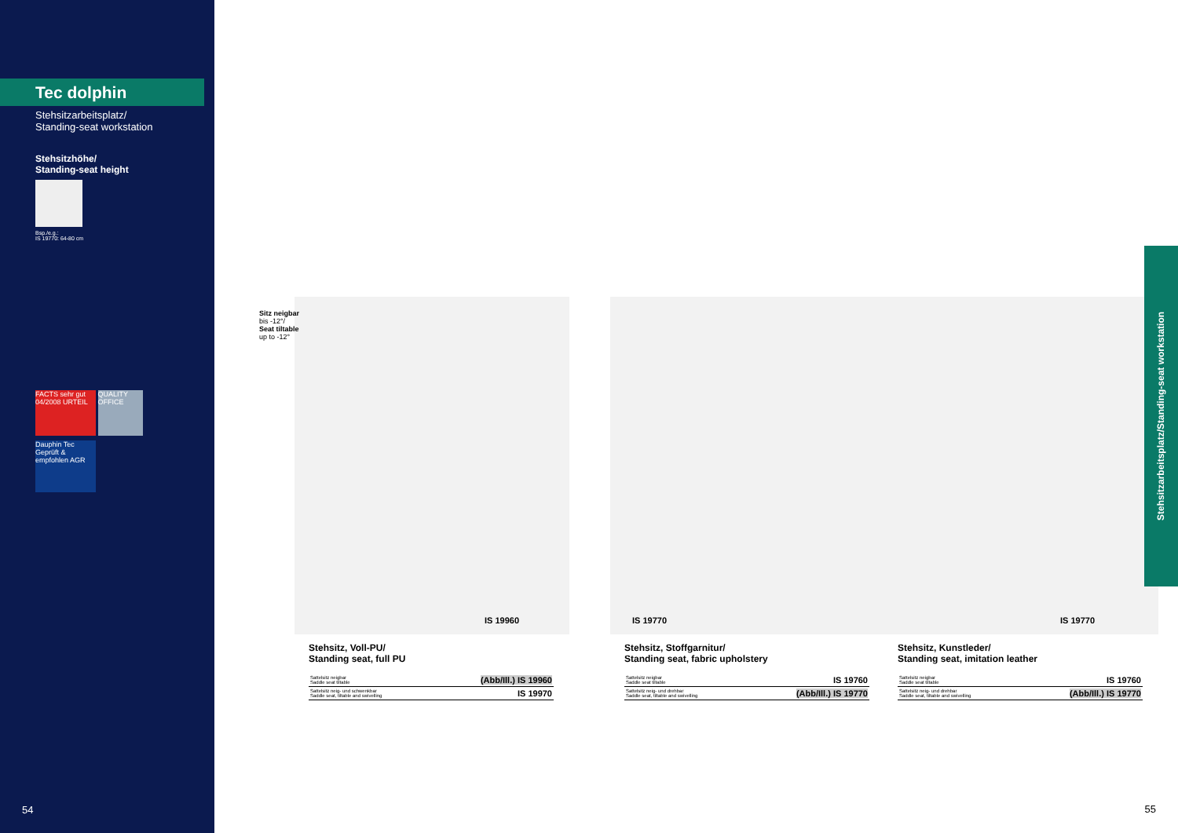Tec dolphin
Stehsitzarbeitsplatz/
Standing-seat workstation
Stehsitzhöhe/
Standing-seat height
Bsp./e.g.:
IS 19770: 64-80 cm
FACTS sehr gut 04/2008 URTEIL
QUALITY OFFICE
Dauphin Tec Geprüft & empfohlen AGR
54
Sitz neigbar
bis -12°/
Seat tiltable
up to -12°
IS 19960
Stehsitz, Voll-PU/
Standing seat, full PU
| Sattelsitz neigbar Saddle seat tiltable | (Abb/Ill.) IS 19960 |
| Sattelsitz neig- und schwenkbar Saddle seat, tiltable and swivelling | IS 19970 |
IS 19770
Stehsitz, Stoffgarnitur/
Standing seat, fabric upholstery
| Sattelsitz neigbar Saddle seat tiltable | IS 19760 |
| Sattelsitz neig- und drehbar Saddle seat, tiltable and swivelling | (Abb/Ill.) IS 19770 |
IS 19770
Stehsitz, Kunstleder/
Standing seat, imitation leather
| Sattelsitz neigbar Saddle seat tiltable | IS 19760 |
| Sattelsitz neig- und drehbar Saddle seat, tiltable and swivelling | (Abb/Ill.) IS 19770 |
Stehsitzarbeitsplatz/Standing-seat workstation
55